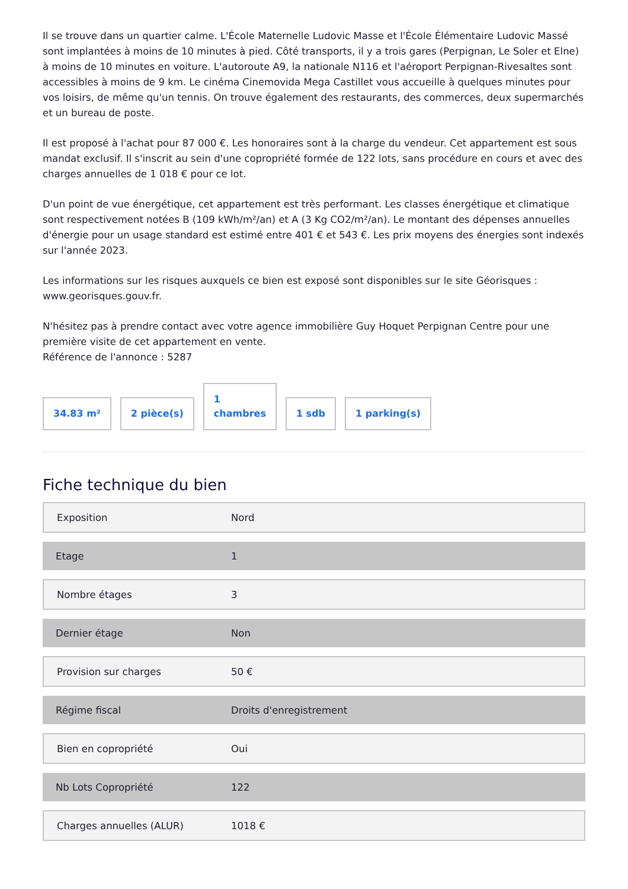Il se trouve dans un quartier calme. L'École Maternelle Ludovic Masse et l'École Élémentaire Ludovic Massé sont implantées à moins de 10 minutes à pied. Côté transports, il y a trois gares (Perpignan, Le Soler et Elne) à moins de 10 minutes en voiture. L'autoroute A9, la nationale N116 et l'aéroport Perpignan-Rivesaltes sont accessibles à moins de 9 km. Le cinéma Cinemovida Mega Castillet vous accueille à quelques minutes pour vos loisirs, de même qu'un tennis. On trouve également des restaurants, des commerces, deux supermarchés et un bureau de poste.
Il est proposé à l'achat pour 87 000 €. Les honoraires sont à la charge du vendeur. Cet appartement est sous mandat exclusif. Il s'inscrit au sein d'une copropriété formée de 122 lots, sans procédure en cours et avec des charges annuelles de 1 018 € pour ce lot.
D'un point de vue énergétique, cet appartement est très performant. Les classes énergétique et climatique sont respectivement notées B (109 kWh/m²/an) et A (3 Kg CO2/m²/an). Le montant des dépenses annuelles d'énergie pour un usage standard est estimé entre 401 € et 543 €. Les prix moyens des énergies sont indexés sur l'année 2023.
Les informations sur les risques auxquels ce bien est exposé sont disponibles sur le site Géorisques : www.georisques.gouv.fr.
N'hésitez pas à prendre contact avec votre agence immobilière Guy Hoquet Perpignan Centre pour une première visite de cet appartement en vente.
Référence de l'annonce : 5287
34.83 m²
2 pièce(s)
1
chambres
1 sdb
1 parking(s)
Fiche technique du bien
| Exposition | Nord |
| Etage | 1 |
| Nombre étages | 3 |
| Dernier étage | Non |
| Provision sur charges | 50 € |
| Régime fiscal | Droits d'enregistrement |
| Bien en copropriété | Oui |
| Nb Lots Copropriété | 122 |
| Charges annuelles (ALUR) | 1018 € |